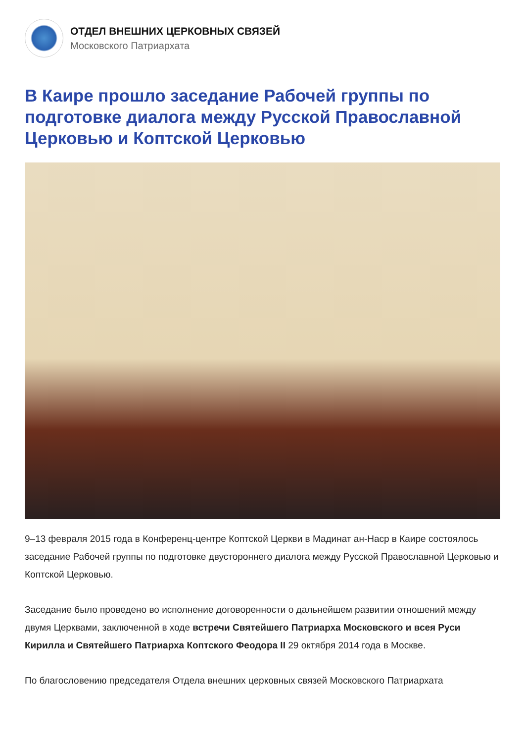ОТДЕЛ ВНЕШНИХ ЦЕРКОВНЫХ СВЯЗЕЙ
Московского Патриархата
В Каире прошло заседание Рабочей группы по подготовке диалога между Русской Православной Церковью и Коптской Церковью
9–13 февраля 2015 года в Конференц-центре Коптской Церкви в Мадинат ан-Наср в Каире состоялось заседание Рабочей группы по подготовке двустороннего диалога между Русской Православной Церковью и Коптской Церковью.
Заседание было проведено во исполнение договоренности о дальнейшем развитии отношений между двумя Церквами, заключенной в ходе встречи Святейшего Патриарха Московского и всея Руси Кирилла и Святейшего Патриарха Коптского Феодора II 29 октября 2014 года в Москве.
По благословению председателя Отдела внешних церковных связей Московского Патриархата